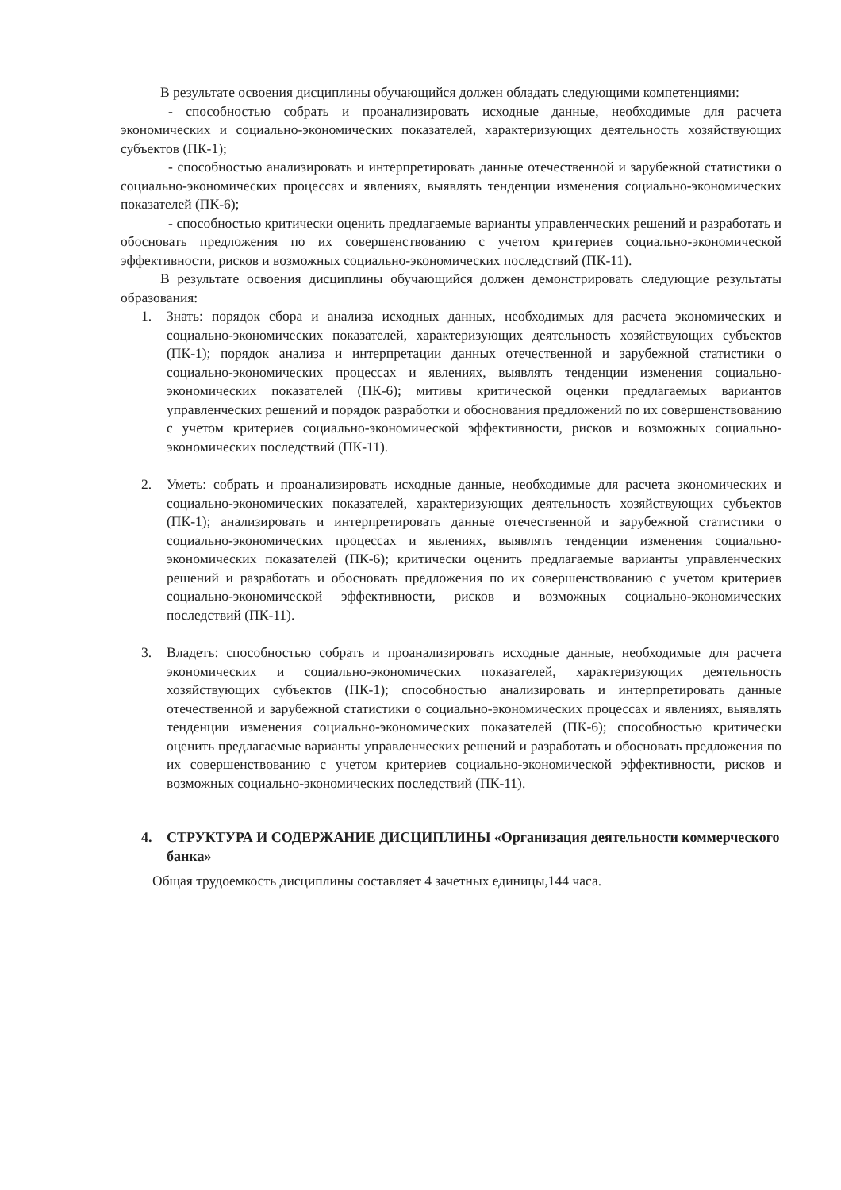В результате освоения дисциплины обучающийся должен обладать следующими компетенциями:
- способностью собрать и проанализировать исходные данные, необходимые для расчета экономических и социально-экономических показателей, характеризующих деятельность хозяйствующих субъектов (ПК-1);
- способностью анализировать и интерпретировать данные отечественной и зарубежной статистики о социально-экономических процессах и явлениях, выявлять тенденции изменения социально-экономических показателей (ПК-6);
- способностью критически оценить предлагаемые варианты управленческих решений и разработать и обосновать предложения по их совершенствованию с учетом критериев социально-экономической эффективности, рисков и возможных социально-экономических последствий (ПК-11).
В результате освоения дисциплины обучающийся должен демонстрировать следующие результаты образования:
1. Знать: порядок сбора и анализа исходных данных, необходимых для расчета экономических и социально-экономических показателей, характеризующих деятельность хозяйствующих субъектов (ПК-1); порядок анализа и интерпретации данных отечественной и зарубежной статистики о социально-экономических процессах и явлениях, выявлять тенденции изменения социально-экономических показателей (ПК-6); митивы критической оценки предлагаемых вариантов управленческих решений и порядок разработки и обоснования предложений по их совершенствованию с учетом критериев социально-экономической эффективности, рисков и возможных социально-экономических последствий (ПК-11).
2. Уметь: собрать и проанализировать исходные данные, необходимые для расчета экономических и социально-экономических показателей, характеризующих деятельность хозяйствующих субъектов (ПК-1); анализировать и интерпретировать данные отечественной и зарубежной статистики о социально-экономических процессах и явлениях, выявлять тенденции изменения социально-экономических показателей (ПК-6); критически оценить предлагаемые варианты управленческих решений и разработать и обосновать предложения по их совершенствованию с учетом критериев социально-экономической эффективности, рисков и возможных социально-экономических последствий (ПК-11).
3. Владеть: способностью собрать и проанализировать исходные данные, необходимые для расчета экономических и социально-экономических показателей, характеризующих деятельность хозяйствующих субъектов (ПК-1); способностью анализировать и интерпретировать данные отечественной и зарубежной статистики о социально-экономических процессах и явлениях, выявлять тенденции изменения социально-экономических показателей (ПК-6); способностью критически оценить предлагаемые варианты управленческих решений и разработать и обосновать предложения по их совершенствованию с учетом критериев социально-экономической эффективности, рисков и возможных социально-экономических последствий (ПК-11).
4. СТРУКТУРА И СОДЕРЖАНИЕ ДИСЦИПЛИНЫ «Организация деятельности коммерческого банка»
Общая трудоемкость дисциплины составляет 4 зачетных единицы,144 часа.